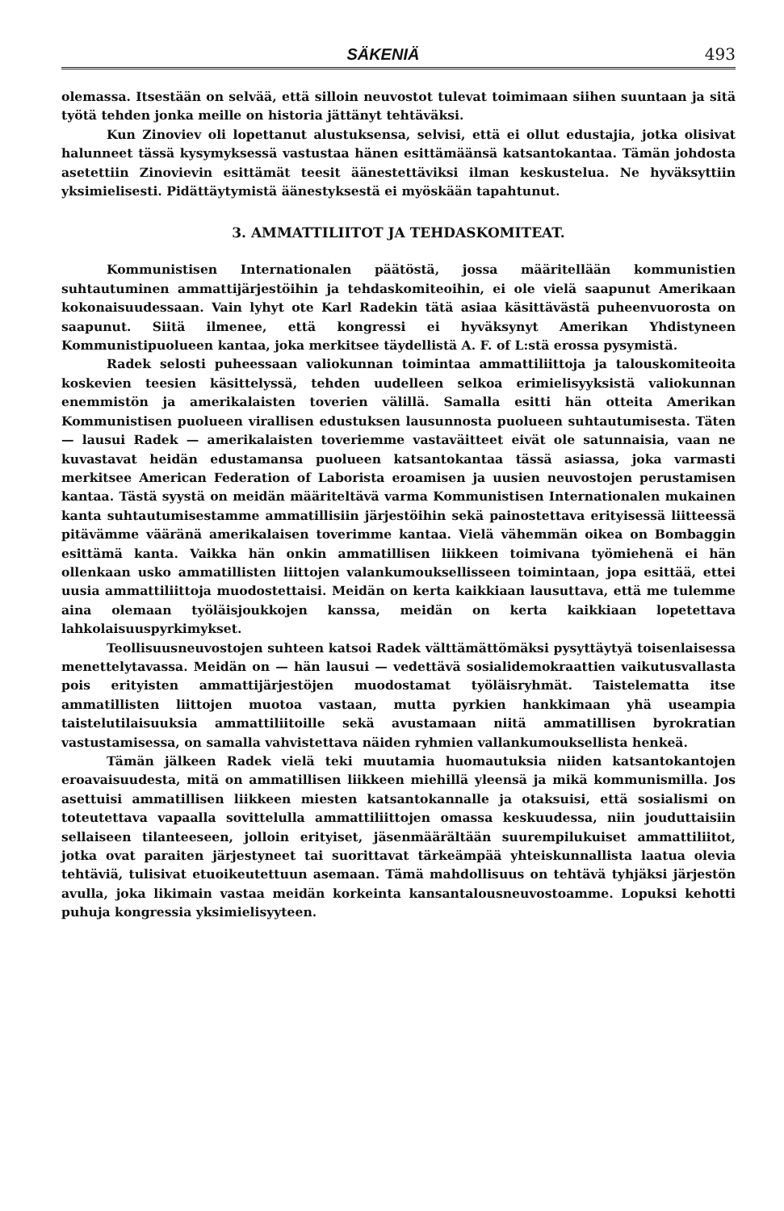SÄKENIÄ 493
olemassa. Itsestään on selvää, että silloin neuvostot tulevat toimimaan siihen suuntaan ja sitä työtä tehden jonka meille on historia jättänyt tehtäväksi.
Kun Zinoviev oli lopettanut alustuksensa, selvisi, että ei ollut edustajia, jotka olisivat halunneet tässä kysymyksessä vastustaa hänen esittämäänsä katsantokantaa. Tämän johdosta asetettiin Zinovievin esittämät teesit äänestettäviksi ilman keskustelua. Ne hyväksyttiin yksimielisesti. Pidättäytymistä äänestyksestä ei myöskään tapahtunut.
3. AMMATTILIITOT JA TEHDASKOMITEAT.
Kommunistisen Internationalen päätöstä, jossa määritellään kommunistien suhtautuminen ammattijärjestöihin ja tehdaskomiteoihin, ei ole vielä saapunut Amerikaan kokonaisuudessaan. Vain lyhyt ote Karl Radekin tätä asiaa käsittävästä puheenvuorosta on saapunut. Siitä ilmenee, että kongressi ei hyväksynyt Amerikan Yhdistyneen Kommunistipuolueen kantaa, joka merkitsee täydellistä A. F. of L:stä erossa pysymistä.
Radek selosti puheessaan valiokunnan toimintaa ammattiliittoja ja talouskomiteoita koskevien teesien käsittelyssä, tehden uudelleen selkoa erimielisyyksistä valiokunnan enemmistön ja amerikalaisten toverien välillä. Samalla esitti hän otteita Amerikan Kommunistisen puolueen virallisen edustuksen lausunnosta puolueen suhtautumisesta. Täten — lausui Radek — amerikalaisten toveriemme vastaväitteet eivät ole satunnaisia, vaan ne kuvastavat heidän edustamansa puolueen katsantokantaa tässä asiassa, joka varmasti merkitsee American Federation of Laborista eroamisen ja uusien neuvostojen perustamisen kantaa. Tästä syystä on meidän määriteltävä varma Kommunistisen Internationalen mukainen kanta suhtautumisestamme ammatillisiin järjestöihin sekä painostettava erityisessä liitteessä pitävämme vääränä amerikalaisen toverimme kantaa. Vielä vähemmän oikea on Bombaggin esittämä kanta. Vaikka hän onkin ammatillisen liikkeen toimivana työmiehenä ei hän ollenkaan usko ammatillisten liittojen valankumouksellisseen toimintaan, jopa esittää, ettei uusia ammattiliittoja muodostettaisi. Meidän on kerta kaikkiaan lausuttava, että me tulemme aina olemaan työläisjoukkojen kanssa, meidän on kerta kaikkiaan lopetettava lahkolaisuuspyrkimykset.
Teollisuusneuvostojen suhteen katsoi Radek välttämättömäksi pysyttäytyä toisenlaisessa menettelytavassa. Meidän on — hän lausui — vedettävä sosialidemokraattien vaikutusvallasta pois erityisten ammattijärjestöjen muodostamat työläisryhmät. Taistelematta itse ammatillisten liittojen muotoa vastaan, mutta pyrkien hankkimaan yhä useampia taistelutilaisuuksia ammattiliitoille sekä avustamaan niitä ammatillisen byrokratian vastustamisessa, on samalla vahvistettava näiden ryhmien vallankumouksellista henkeä.
Tämän jälkeen Radek vielä teki muutamia huomautuksia niiden katsantokantojen eroavaisuudesta, mitä on ammatillisen liikkeen miehillä yleensä ja mikä kommunismilla. Jos asettuisi ammatillisen liikkeen miesten katsantokannalle ja otaksuisi, että sosialismi on toteutettava vapaalla sovittelulla ammattiliittojen omassa keskuudessa, niin jouduttaisiin sellaiseen tilanteeseen, jolloin erityiset, jäsenmäärältään suurempilukuiset ammattiliitot, jotka ovat paraiten järjestyneet tai suorittavat tärkeämpää yhteiskunnallista laatua olevia tehtäviä, tulisivat etuoikeutettuun asemaan. Tämä mahdollisuus on tehtävä tyhjäksi järjestön avulla, joka likimain vastaa meidän korkeinta kansantalousneuvostoamme. Lopuksi kehotti puhuja kongressia yksimielisyyteen.